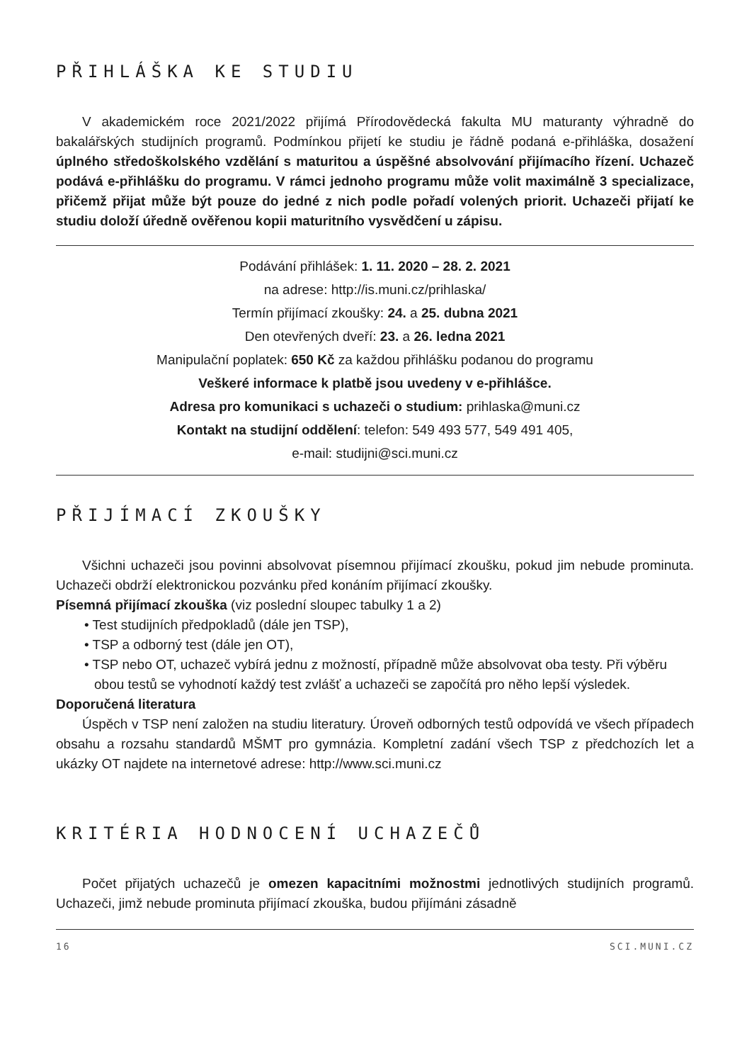PŘIHLÁŠKA KE STUDIU
V akademickém roce 2021/2022 přijímá Přírodovědecká fakulta MU maturanty výhradně do bakalářských studijních programů. Podmínkou přijetí ke studiu je řádně podaná e-přihláška, dosažení úplného středoškolského vzdělání s maturitou a úspěšné absolvování přijímacího řízení. Uchazeč podává e-přihlášku do programu. V rámci jednoho programu může volit maximálně 3 specializace, přičemž přijat může být pouze do jedné z nich podle pořadí volených priorit. Uchazeči přijatí ke studiu doloží úředně ověřenou kopii maturitního vysvědčení u zápisu.
Podávání přihlášek: 1. 11. 2020 – 28. 2. 2021
na adrese: http://is.muni.cz/prihlaska/
Termín přijímací zkoušky: 24. a 25. dubna 2021
Den otevřených dveří: 23. a 26. ledna 2021
Manipulační poplatek: 650 Kč za každou přihlášku podanou do programu
Veškeré informace k platbě jsou uvedeny v e-přihlášce.
Adresa pro komunikaci s uchazeči o studium: prihlaska@muni.cz
Kontakt na studijní oddělení: telefon: 549 493 577, 549 491 405,
e-mail: studijni@sci.muni.cz
PŘIJÍMACÍ ZKOUŠKY
Všichni uchazeči jsou povinni absolvovat písemnou přijímací zkoušku, pokud jim nebude prominuta. Uchazeči obdrží elektronickou pozvánku před konáním přijímací zkoušky.
Písemná přijímací zkouška (viz poslední sloupec tabulky 1 a 2)
• Test studijních předpokladů (dále jen TSP),
• TSP a odborný test (dále jen OT),
• TSP nebo OT, uchazeč vybírá jednu z možností, případně může absolvovat oba testy. Při výběru obou testů se vyhodnotí každý test zvlášť a uchazeči se započítá pro něho lepší výsledek.
Doporučená literatura
Úspěch v TSP není založen na studiu literatury. Úroveň odborných testů odpovídá ve všech případech obsahu a rozsahu standardů MŠMT pro gymnázia. Kompletní zadání všech TSP z předchozích let a ukázky OT najdete na internetové adrese: http://www.sci.muni.cz
KRITÉRIA HODNOCENÍ UCHAZEČŮ
Počet přijatých uchazečů je omezen kapacitními možnostmi jednotlivých studijních programů. Uchazeči, jimž nebude prominuta přijímací zkouška, budou přijímáni zásadně
16 SCI.MUNI.CZ